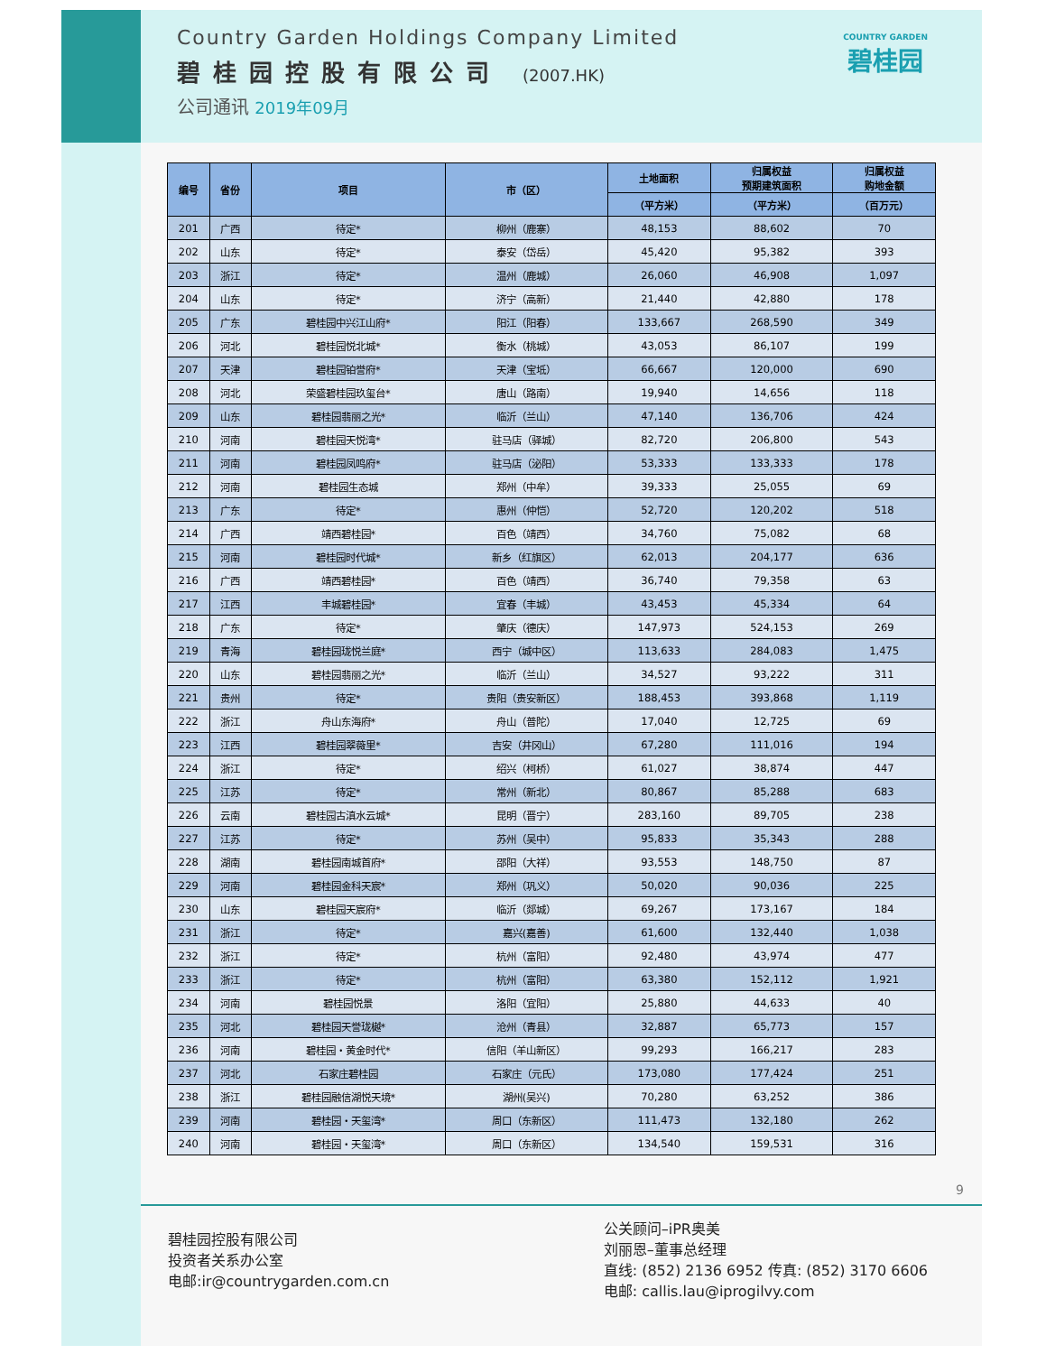Country Garden Holdings Company Limited
碧桂园控股有限公司 (2007.HK)
公司通讯 2019年09月
COUNTRY GARDEN
碧桂园
| 编号 | 省份 | 项目 | 市（区） | 土地面积 | 归属权益 预期建筑面积 | 归属权益 购地金额 |
| --- | --- | --- | --- | --- | --- | --- |
| | | | | （平方米） | （平方米） | （百万元） |
| 201 | 广西 | 待定* | 柳州（鹿寨） | 48,153 | 88,602 | 70 |
| 202 | 山东 | 待定* | 泰安（岱岳） | 45,420 | 95,382 | 393 |
| 203 | 浙江 | 待定* | 温州（鹿城） | 26,060 | 46,908 | 1,097 |
| 204 | 山东 | 待定* | 济宁（高新） | 21,440 | 42,880 | 178 |
| 205 | 广东 | 碧桂园中兴江山府* | 阳江（阳春） | 133,667 | 268,590 | 349 |
| 206 | 河北 | 碧桂园悦北城* | 衡水（桃城） | 43,053 | 86,107 | 199 |
| 207 | 天津 | 碧桂园铂誉府* | 天津（宝坻） | 66,667 | 120,000 | 690 |
| 208 | 河北 | 荣盛碧桂园玖玺台* | 唐山（路南） | 19,940 | 14,656 | 118 |
| 209 | 山东 | 碧桂园翡丽之光* | 临沂（兰山） | 47,140 | 136,706 | 424 |
| 210 | 河南 | 碧桂园天悦湾* | 驻马店（驿城） | 82,720 | 206,800 | 543 |
| 211 | 河南 | 碧桂园凤鸣府* | 驻马店（泌阳） | 53,333 | 133,333 | 178 |
| 212 | 河南 | 碧桂园生态城 | 郑州（中牟） | 39,333 | 25,055 | 69 |
| 213 | 广东 | 待定* | 惠州（仲恺） | 52,720 | 120,202 | 518 |
| 214 | 广西 | 靖西碧桂园* | 百色（靖西） | 34,760 | 75,082 | 68 |
| 215 | 河南 | 碧桂园时代城* | 新乡（红旗区） | 62,013 | 204,177 | 636 |
| 216 | 广西 | 靖西碧桂园* | 百色（靖西） | 36,740 | 79,358 | 63 |
| 217 | 江西 | 丰城碧桂园* | 宜春（丰城） | 43,453 | 45,334 | 64 |
| 218 | 广东 | 待定* | 肇庆（德庆） | 147,973 | 524,153 | 269 |
| 219 | 青海 | 碧桂园珑悦兰庭* | 西宁（城中区） | 113,633 | 284,083 | 1,475 |
| 220 | 山东 | 碧桂园翡丽之光* | 临沂（兰山） | 34,527 | 93,222 | 311 |
| 221 | 贵州 | 待定* | 贵阳（贵安新区） | 188,453 | 393,868 | 1,119 |
| 222 | 浙江 | 舟山东海府* | 舟山（普陀） | 17,040 | 12,725 | 69 |
| 223 | 江西 | 碧桂园翠薇里* | 吉安（井冈山） | 67,280 | 111,016 | 194 |
| 224 | 浙江 | 待定* | 绍兴（柯桥） | 61,027 | 38,874 | 447 |
| 225 | 江苏 | 待定* | 常州（新北） | 80,867 | 85,288 | 683 |
| 226 | 云南 | 碧桂园古滇水云城* | 昆明（晋宁） | 283,160 | 89,705 | 238 |
| 227 | 江苏 | 待定* | 苏州（吴中） | 95,833 | 35,343 | 288 |
| 228 | 湖南 | 碧桂园南城首府* | 邵阳（大祥） | 93,553 | 148,750 | 87 |
| 229 | 河南 | 碧桂园金科天宸* | 郑州（巩义） | 50,020 | 90,036 | 225 |
| 230 | 山东 | 碧桂园天宸府* | 临沂（郯城） | 69,267 | 173,167 | 184 |
| 231 | 浙江 | 待定* | 嘉兴(嘉善) | 61,600 | 132,440 | 1,038 |
| 232 | 浙江 | 待定* | 杭州（富阳） | 92,480 | 43,974 | 477 |
| 233 | 浙江 | 待定* | 杭州（富阳） | 63,380 | 152,112 | 1,921 |
| 234 | 河南 | 碧桂园悦景 | 洛阳（宜阳） | 25,880 | 44,633 | 40 |
| 235 | 河北 | 碧桂园天誉珑樾* | 沧州（青县） | 32,887 | 65,773 | 157 |
| 236 | 河南 | 碧桂园・黄金时代* | 信阳（羊山新区） | 99,293 | 166,217 | 283 |
| 237 | 河北 | 石家庄碧桂园 | 石家庄（元氏） | 173,080 | 177,424 | 251 |
| 238 | 浙江 | 碧桂园融信湖悦天境* | 湖州(吴兴) | 70,280 | 63,252 | 386 |
| 239 | 河南 | 碧桂园・天玺湾* | 周口（东新区） | 111,473 | 132,180 | 262 |
| 240 | 河南 | 碧桂园・天玺湾* | 周口（东新区） | 134,540 | 159,531 | 316 |
9
碧桂园控股有限公司
投资者关系办公室
电邮:ir@countrygarden.com.cn
公关顾问–iPR奥美
刘丽恩–董事总经理
直线: (852) 2136 6952 传真: (852) 3170 6606
电邮: callis.lau@iprogilvy.com